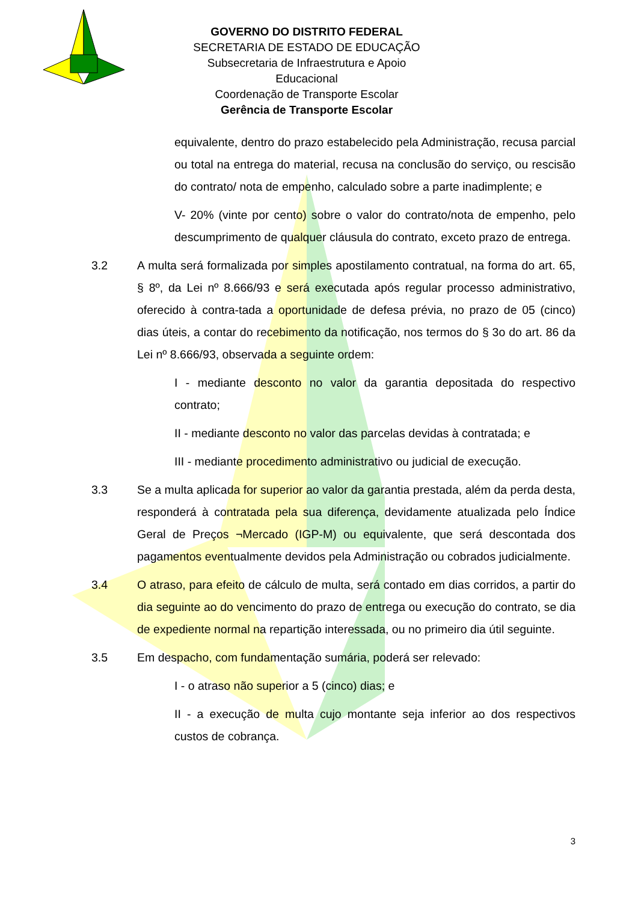GOVERNO DO DISTRITO FEDERAL
SECRETARIA DE ESTADO DE EDUCAÇÃO
Subsecretaria de Infraestrutura e Apoio Educacional
Coordenação de Transporte Escolar
Gerência de Transporte Escolar
equivalente, dentro do prazo estabelecido pela Administração, recusa parcial ou total na entrega do material, recusa na conclusão do serviço, ou rescisão do contrato/ nota de empenho, calculado sobre a parte inadimplente; e
V- 20% (vinte por cento) sobre o valor do contrato/nota de empenho, pelo descumprimento de qualquer cláusula do contrato, exceto prazo de entrega.
3.2 A multa será formalizada por simples apostilamento contratual, na forma do art. 65, § 8º, da Lei nº 8.666/93 e será executada após regular processo administrativo, oferecido à contra-tada a oportunidade de defesa prévia, no prazo de 05 (cinco) dias úteis, a contar do recebimento da notificação, nos termos do § 3o do art. 86 da Lei nº 8.666/93, observada a seguinte ordem:
I - mediante desconto no valor da garantia depositada do respectivo contrato;
II - mediante desconto no valor das parcelas devidas à contratada; e
III - mediante procedimento administrativo ou judicial de execução.
3.3 Se a multa aplicada for superior ao valor da garantia prestada, além da perda desta, responderá à contratada pela sua diferença, devidamente atualizada pelo Índice Geral de Preços ¬Mercado (IGP-M) ou equivalente, que será descontada dos pagamentos eventualmente devidos pela Administração ou cobrados judicialmente.
3.4 O atraso, para efeito de cálculo de multa, será contado em dias corridos, a partir do dia seguinte ao do vencimento do prazo de entrega ou execução do contrato, se dia de expediente normal na repartição interessada, ou no primeiro dia útil seguinte.
3.5 Em despacho, com fundamentação sumária, poderá ser relevado:
I - o atraso não superior a 5 (cinco) dias; e
II - a execução de multa cujo montante seja inferior ao dos respectivos custos de cobrança.
3